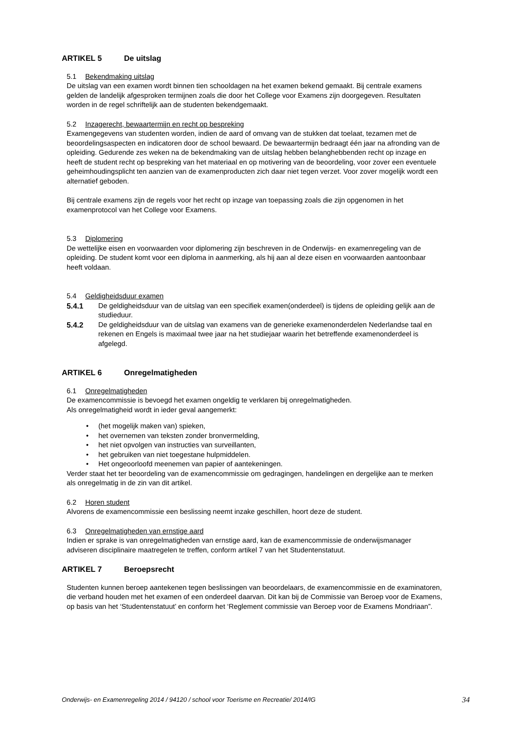ARTIKEL 5 De uitslag
5.1 Bekendmaking uitslag
De uitslag van een examen wordt binnen tien schooldagen na het examen bekend gemaakt. Bij centrale examens gelden de landelijk afgesproken termijnen zoals die door het College voor Examens zijn doorgegeven. Resultaten worden in de regel schriftelijk aan de studenten bekendgemaakt.
5.2 Inzagerecht, bewaartermijn en recht op bespreking
Examengegevens van studenten worden, indien de aard of omvang van de stukken dat toelaat, tezamen met de beoordelingsaspecten en indicatoren door de school bewaard. De bewaartermijn bedraagt één jaar na afronding van de opleiding. Gedurende zes weken na de bekendmaking van de uitslag hebben belanghebbenden recht op inzage en heeft de student recht op bespreking van het materiaal en op motivering van de beoordeling, voor zover een eventuele geheimhoudingsplicht ten aanzien van de examenproducten zich daar niet tegen verzet. Voor zover mogelijk wordt een alternatief geboden.
Bij centrale examens zijn de regels voor het recht op inzage van toepassing zoals die zijn opgenomen in het examenprotocol van het College voor Examens.
5.3 Diplomering
De wettelijke eisen en voorwaarden voor diplomering zijn beschreven in de Onderwijs- en examenregeling van de opleiding. De student komt voor een diploma in aanmerking, als hij aan al deze eisen en voorwaarden aantoonbaar heeft voldaan.
5.4 Geldigheidsduur examen
5.4.1 De geldigheidsduur van de uitslag van een specifiek examen(onderdeel) is tijdens de opleiding gelijk aan de studieduur.
5.4.2 De geldigheidsduur van de uitslag van examens van de generieke examenonderdelen Nederlandse taal en rekenen en Engels is maximaal twee jaar na het studiejaar waarin het betreffende examenonderdeel is afgelegd.
ARTIKEL 6 Onregelmatigheden
6.1 Onregelmatigheden
De examencommissie is bevoegd het examen ongeldig te verklaren bij onregelmatigheden.
Als onregelmatigheid wordt in ieder geval aangemerkt:
• (het mogelijk maken van) spieken,
• het overnemen van teksten zonder bronvermelding,
• het niet opvolgen van instructies van surveillanten,
• het gebruiken van niet toegestane hulpmiddelen.
• Het ongeoorloofd meenemen van papier of aantekeningen.
Verder staat het ter beoordeling van de examencommissie om gedragingen, handelingen en dergelijke aan te merken als onregelmatig in de zin van dit artikel.
6.2 Horen student
Alvorens de examencommissie een beslissing neemt inzake geschillen, hoort deze de student.
6.3 Onregelmatigheden van ernstige aard
Indien er sprake is van onregelmatigheden van ernstige aard, kan de examencommissie de onderwijsmanager adviseren disciplinaire maatregelen te treffen, conform artikel 7 van het Studentenstatuut.
ARTIKEL 7 Beroepsrecht
Studenten kunnen beroep aantekenen tegen beslissingen van beoordelaars, de examencommissie en de examinatoren, die verband houden met het examen of een onderdeel daarvan. Dit kan bij de Commissie van Beroep voor de Examens, op basis van het ‘Studentenstatuut’ en conform het ‘Reglement commissie van Beroep voor de Examens Mondriaan”.
Onderwijs- en Examenregeling 2014 / 94120 / school voor Toerisme en Recreatie/ 2014/IG 34